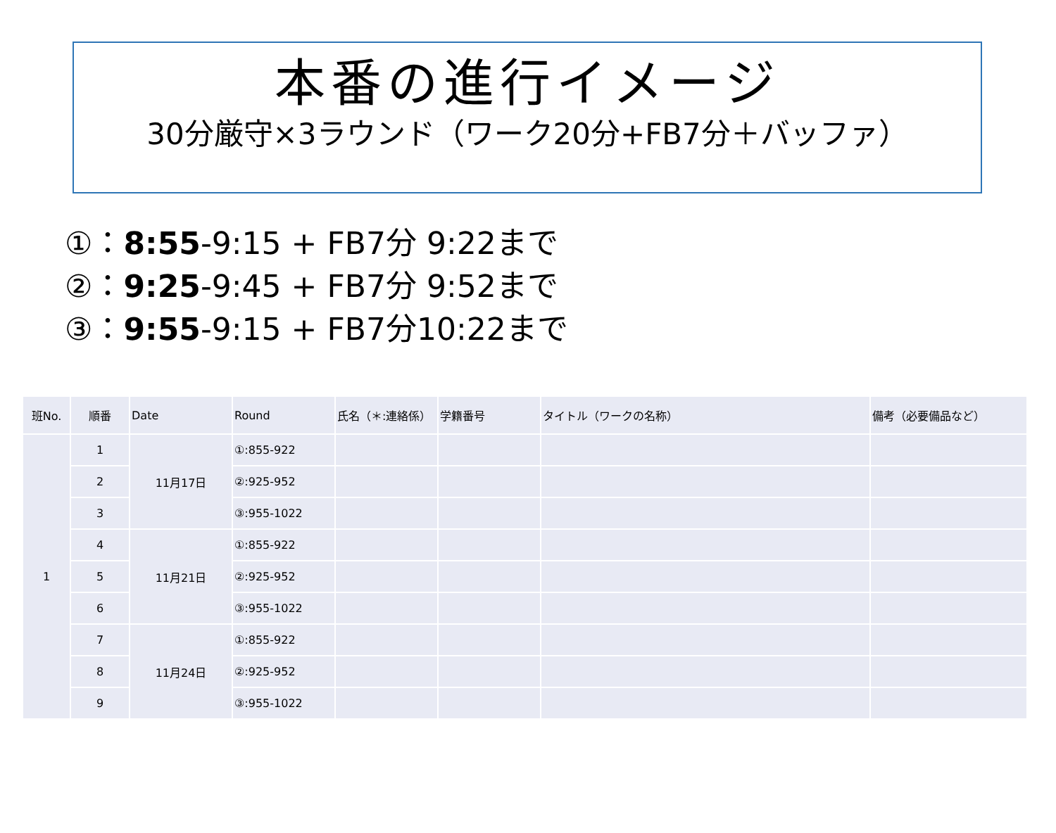本番の進行イメージ
30分厳守×3ラウンド（ワーク20分+FB7分＋バッファ）
①：8:55-9:15 + FB7分 9:22まで
②：9:25-9:45 + FB7分 9:52まで
③：9:55-9:15 + FB7分10:22まで
| 班No. | 順番 | Date | Round | 氏名（＊:連絡係） | 学籍番号 | タイトル（ワークの名称） | 備考（必要備品など） |
| --- | --- | --- | --- | --- | --- | --- | --- |
| 1 | 1 | 11月17日 | ①:855-922 | | | | |
| | 2 | | ②:925-952 | | | | |
| | 3 | | ③:955-1022 | | | | |
| | 4 | 11月21日 | ①:855-922 | | | | |
| | 5 | | ②:925-952 | | | | |
| | 6 | | ③:955-1022 | | | | |
| | 7 | 11月24日 | ①:855-922 | | | | |
| | 8 | | ②:925-952 | | | | |
| | 9 | | ③:955-1022 | | | | |